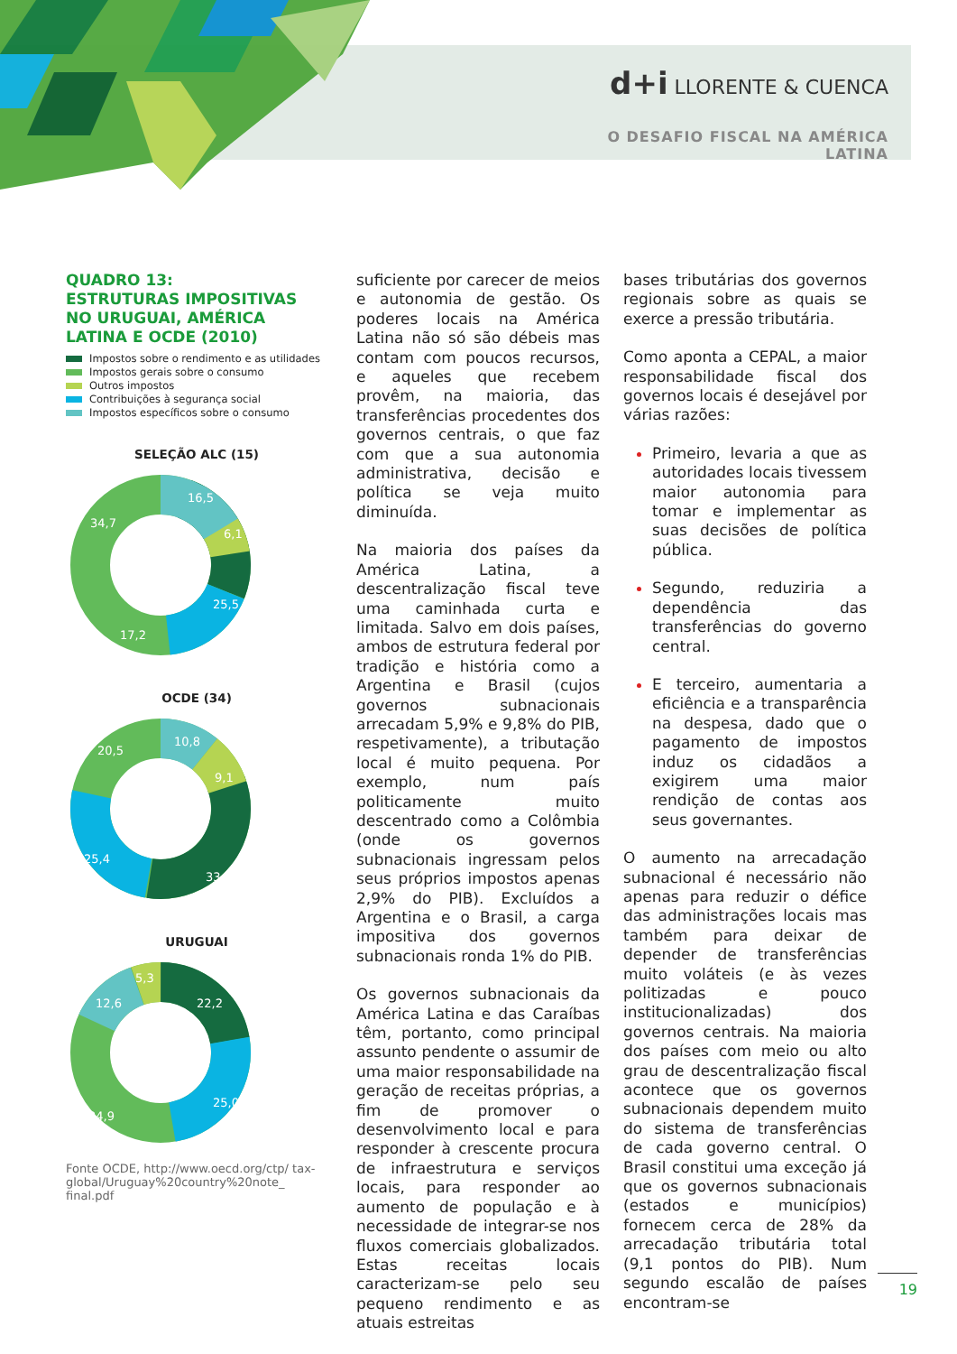d+i LLORENTE & CUENCA
O DESAFIO FISCAL NA AMÉRICA LATINA
QUADRO 13:
ESTRUTURAS IMPOSITIVAS NO URUGUAI, AMÉRICA LATINA E OCDE (2010)
Impostos sobre o rendimento e as utilidades
Impostos gerais sobre o consumo
Outros impostos
Contribuições à segurança social
Impostos específicos sobre o consumo
SELEÇÃO ALC (15)
16,5
6,1
25,5
17,2
34,7
OCDE (34)
10,8
9,1
33,2
25,4
20,5
URUGUAI
5,3
22,2
25,0
34,9
12,6
Fonte OCDE, http://www.oecd.org/ctp/ tax-global/Uruguay%20country%20note_ final.pdf
suficiente por carecer de meios e autonomia de gestão. Os poderes locais na América Latina não só são débeis mas contam com poucos recursos, e aqueles que recebem provêm, na maioria, das transferências procedentes dos governos centrais, o que faz com que a sua autonomia administrativa, decisão e política se veja muito diminuída.
Na maioria dos países da América Latina, a descentralização fiscal teve uma caminhada curta e limitada. Salvo em dois países, ambos de estrutura federal por tradição e história como a Argentina e Brasil (cujos governos subnacionais arrecadam 5,9% e 9,8% do PIB, respetivamente), a tributação local é muito pequena. Por exemplo, num país politicamente muito descentrado como a Colômbia (onde os governos subnacionais ingressam pelos seus próprios impostos apenas 2,9% do PIB). Excluídos a Argentina e o Brasil, a carga impositiva dos governos subnacionais ronda 1% do PIB.
Os governos subnacionais da América Latina e das Caraíbas têm, portanto, como principal assunto pendente o assumir de uma maior responsabilidade na geração de receitas próprias, a fim de promover o desenvolvimento local e para responder à crescente procura de infraestrutura e serviços locais, para responder ao aumento de população e à necessidade de integrar-se nos fluxos comerciais globalizados. Estas receitas locais caracterizam-se pelo seu pequeno rendimento e as atuais estreitas
bases tributárias dos governos regionais sobre as quais se exerce a pressão tributária.
Como aponta a CEPAL, a maior responsabilidade fiscal dos governos locais é desejável por várias razões:
Primeiro, levaria a que as autoridades locais tivessem maior autonomia para tomar e implementar as suas decisões de política pública.
Segundo, reduziria a dependência das transferências do governo central.
E terceiro, aumentaria a eficiência e a transparência na despesa, dado que o pagamento de impostos induz os cidadãos a exigirem uma maior rendição de contas aos seus governantes.
O aumento na arrecadação subnacional é necessário não apenas para reduzir o défice das administrações locais mas também para deixar de depender de transferências muito voláteis (e às vezes politizadas e pouco institucionalizadas) dos governos centrais. Na maioria dos países com meio ou alto grau de descentralização fiscal acontece que os governos subnacionais dependem muito do sistema de transferências de cada governo central. O Brasil constitui uma exceção já que os governos subnacionais (estados e municípios) fornecem cerca de 28% da arrecadação tributária total (9,1 pontos do PIB). Num segundo escalão de países encontram-se
19